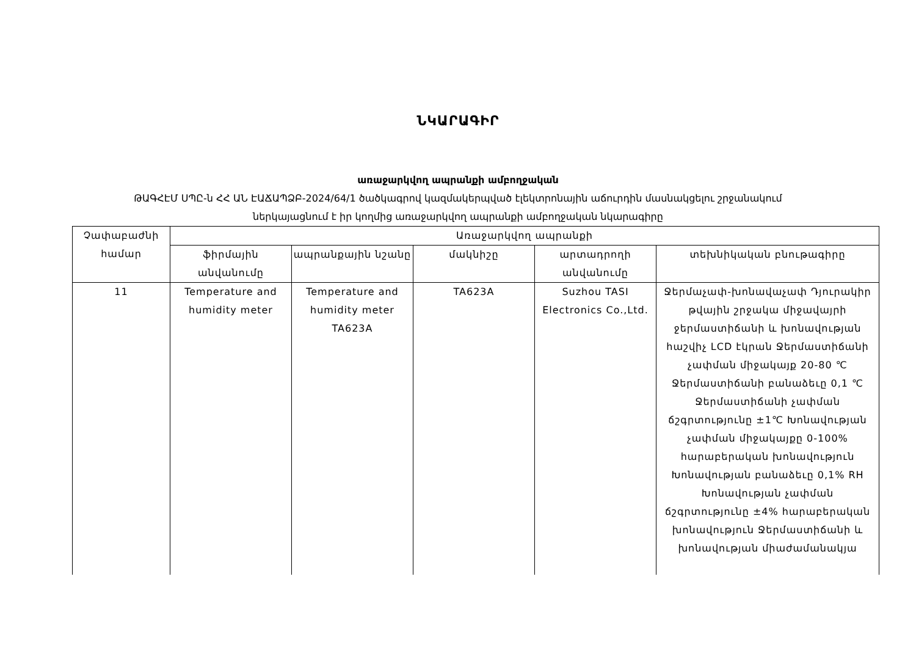ՆԿԱՐԱԳԻՐ
առաջարկվող ապրանքի ամբողջական
ԹԱԳՀԷՄ ՍՊԸ-ն ՀՀ ԱՆ ԷԱՃԱՊՁԲ-2024/64/1 ծածկագրով կազմակերպված էլեկտրոնային աճուրդին մասնակցելու շրջանակում
ներկայացնում է իր կողմից առաջարկվող ապրանքի ամբողջական նկարագիրը
| Չափաբաժնի համար | Առաջարկվող ապրանքի | | | | |
| --- | --- | --- | --- | --- | --- |
| | ֆիրմային անվանումը | ապրանքային նշանը | մակնիշը | արտադրողի անվանումը | տեխնիկական բնութագիրը |
| 11 | Temperature and humidity meter | Temperature and humidity meter TA623A | TA623A | Suzhou TASI Electronics Co.,Ltd. | Ջերմաչափ-խոնավաչափ Դյուրակիր թվային շրջակա միջավայրի ջերմաստիճանի և խոնավության հաշվիչ LCD էկրան Ջերմաստիճանի չափման միջակայք 20-80 ℃ Ջերմաստիճանի բանաձեւը 0,1 ℃ Ջերմաստիճանի չափման ճշգրտությունը ±1℃ Խոնավության չափման միջակայքը 0-100% հարաբերական խոնավություն Խոնավության բանաձեւը 0,1% RH Խոնավության չափման ճշգրտությունը ±4% հարաբերական խոնավություն Ջերմաստիճանի և խոնավության միաժամանակյա |